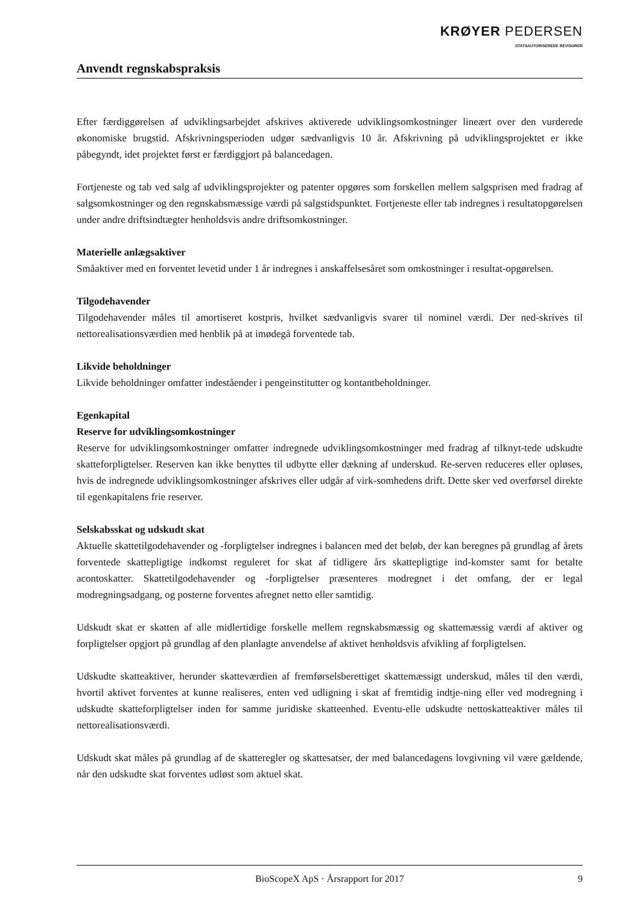KRØYER PEDERSEN
STATSAUTORISEREDE REVISORER
Anvendt regnskabspraksis
Efter færdiggørelsen af udviklingsarbejdet afskrives aktiverede udviklingsomkostninger lineært over den vurderede økonomiske brugstid. Afskrivningsperioden udgør sædvanligvis 10 år. Afskrivning på udviklingsprojektet er ikke påbegyndt, idet projektet først er færdiggjort på balancedagen.
Fortjeneste og tab ved salg af udviklingsprojekter og patenter opgøres som forskellen mellem salgsprisen med fradrag af salgsomkostninger og den regnskabsmæssige værdi på salgstidspunktet. Fortjeneste eller tab indregnes i resultatopgørelsen under andre driftsindtægter henholdsvis andre driftsomkostninger.
Materielle anlægsaktiver
Småaktiver med en forventet levetid under 1 år indregnes i anskaffelsesåret som omkostninger i resultat-opgørelsen.
Tilgodehavender
Tilgodehavender måles til amortiseret kostpris, hvilket sædvanligvis svarer til nominel værdi. Der ned-skrives til nettorealisationsværdien med henblik på at imødegå forventede tab.
Likvide beholdninger
Likvide beholdninger omfatter indeståender i pengeinstitutter og kontantbeholdninger.
Egenkapital
Reserve for udviklingsomkostninger
Reserve for udviklingsomkostninger omfatter indregnede udviklingsomkostninger med fradrag af tilknyt-tede udskudte skatteforpligtelser. Reserven kan ikke benyttes til udbytte eller dækning af underskud. Re-serven reduceres eller opløses, hvis de indregnede udviklingsomkostninger afskrives eller udgår af virk-somhedens drift. Dette sker ved overførsel direkte til egenkapitalens frie reserver.
Selskabsskat og udskudt skat
Aktuelle skattetilgodehavender og -forpligtelser indregnes i balancen med det beløb, der kan beregnes på grundlag af årets forventede skattepligtige indkomst reguleret for skat af tidligere års skattepligtige ind-komster samt for betalte acontoskatter. Skattetilgodehavender og -forpligtelser præsenteres modregnet i det omfang, der er legal modregningsadgang, og posterne forventes afregnet netto eller samtidig.
Udskudt skat er skatten af alle midlertidige forskelle mellem regnskabsmæssig og skattemæssig værdi af aktiver og forpligtelser opgjort på grundlag af den planlagte anvendelse af aktivet henholdsvis afvikling af forpligtelsen.
Udskudte skatteaktiver, herunder skatteværdien af fremførselsberettiget skattemæssigt underskud, måles til den værdi, hvortil aktivet forventes at kunne realiseres, enten ved udligning i skat af fremtidig indtje-ning eller ved modregning i udskudte skatteforpligtelser inden for samme juridiske skatteenhed. Eventu-elle udskudte nettoskatteaktiver måles til nettorealisationsværdi.
Udskudt skat måles på grundlag af de skatteregler og skattesatser, der med balancedagens lovgivning vil være gældende, når den udskudte skat forventes udløst som aktuel skat.
BioScopeX ApS · Årsrapport for 2017 9